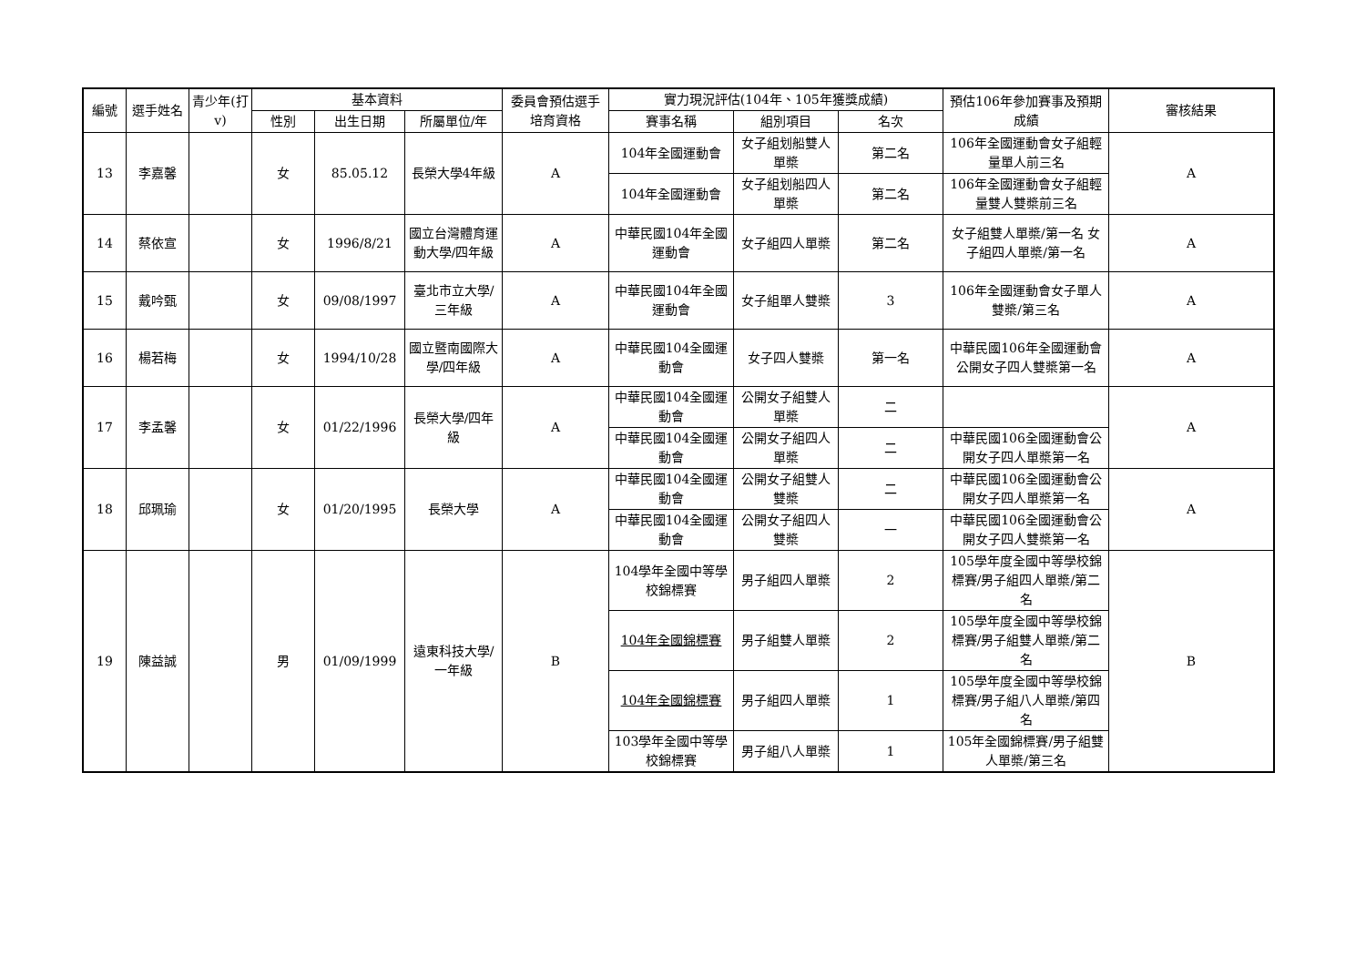| 編號 | 選手姓名 | 青少年(打v) | 基本資料 | | | 委員會預估選手培育資格 | 實力現況評估(104年、105年獲獎成績) | | | 預估106年參加賽事及預期成績 | 審核結果 |
| --- | --- | --- | --- | --- | --- | --- | --- | --- | --- | --- | --- |
| | | | 性別 | 出生日期 | 所屬單位/年 | | 賽事名稱 | 組別項目 | 名次 | | |
| 13 | 李嘉馨 | | 女 | 85.05.12 | 長榮大學4年級 | A | 104年全國運動會 | 女子組划船雙人單槳 | 第二名 | 106年全國運動會女子組輕量單人前三名 | A |
| | | | | | | | 104年全國運動會 | 女子組划船四人單槳 | 第二名 | 106年全國運動會女子組輕量雙人雙槳前三名 | |
| 14 | 蔡依宣 | | 女 | 1996/8/21 | 國立台灣體育運動大學/四年級 | A | 中華民國104年全國運動會 | 女子組四人單槳 | 第二名 | 女子組雙人單槳/第一名 女子組四人單槳/第一名 | A |
| 15 | 戴吟甄 | | 女 | 09/08/1997 | 臺北市立大學/三年級 | A | 中華民國104年全國運動會 | 女子組單人雙槳 | 3 | 106年全國運動會女子單人雙槳/第三名 | A |
| 16 | 楊若梅 | | 女 | 1994/10/28 | 國立暨南國際大學/四年級 | A | 中華民國104全國運動會 | 女子四人雙槳 | 第一名 | 中華民國106年全國運動會公開女子四人雙槳第一名 | A |
| 17 | 李孟馨 | | 女 | 01/22/1996 | 長榮大學/四年級 | A | 中華民國104全國運動會 | 公開女子組雙人單槳 | 二 | | A |
| | | | | | | | 中華民國104全國運動會 | 公開女子組四人單槳 | 二 | 中華民國106全國運動會公開女子四人單槳第一名 | |
| 18 | 邱珮瑜 | | 女 | 01/20/1995 | 長榮大學 | A | 中華民國104全國運動會 | 公開女子組雙人雙槳 | 二 | 中華民國106全國運動會公開女子四人單槳第一名 | A |
| | | | | | | | 中華民國104全國運動會 | 公開女子組四人雙槳 | 一 | 中華民國106全國運動會公開女子四人雙槳第一名 | |
| 19 | 陳益誠 | | 男 | 01/09/1999 | 遠東科技大學/一年級 | B | 104學年全國中等學校錦標賽 | 男子組四人單槳 | 2 | 105學年度全國中等學校錦標賽/男子組四人單槳/第二名 | B |
| | | | | | | | 104年全國錦標賽 | 男子組雙人單槳 | 2 | 105學年度全國中等學校錦標賽/男子組雙人單槳/第二名 | |
| | | | | | | | 104年全國錦標賽 | 男子組四人單槳 | 1 | 105學年度全國中等學校錦標賽/男子組八人單槳/第四名 | |
| | | | | | | | 103學年全國中等學校錦標賽 | 男子組八人單槳 | 1 | 105年全國錦標賽/男子組雙人單槳/第三名 | |